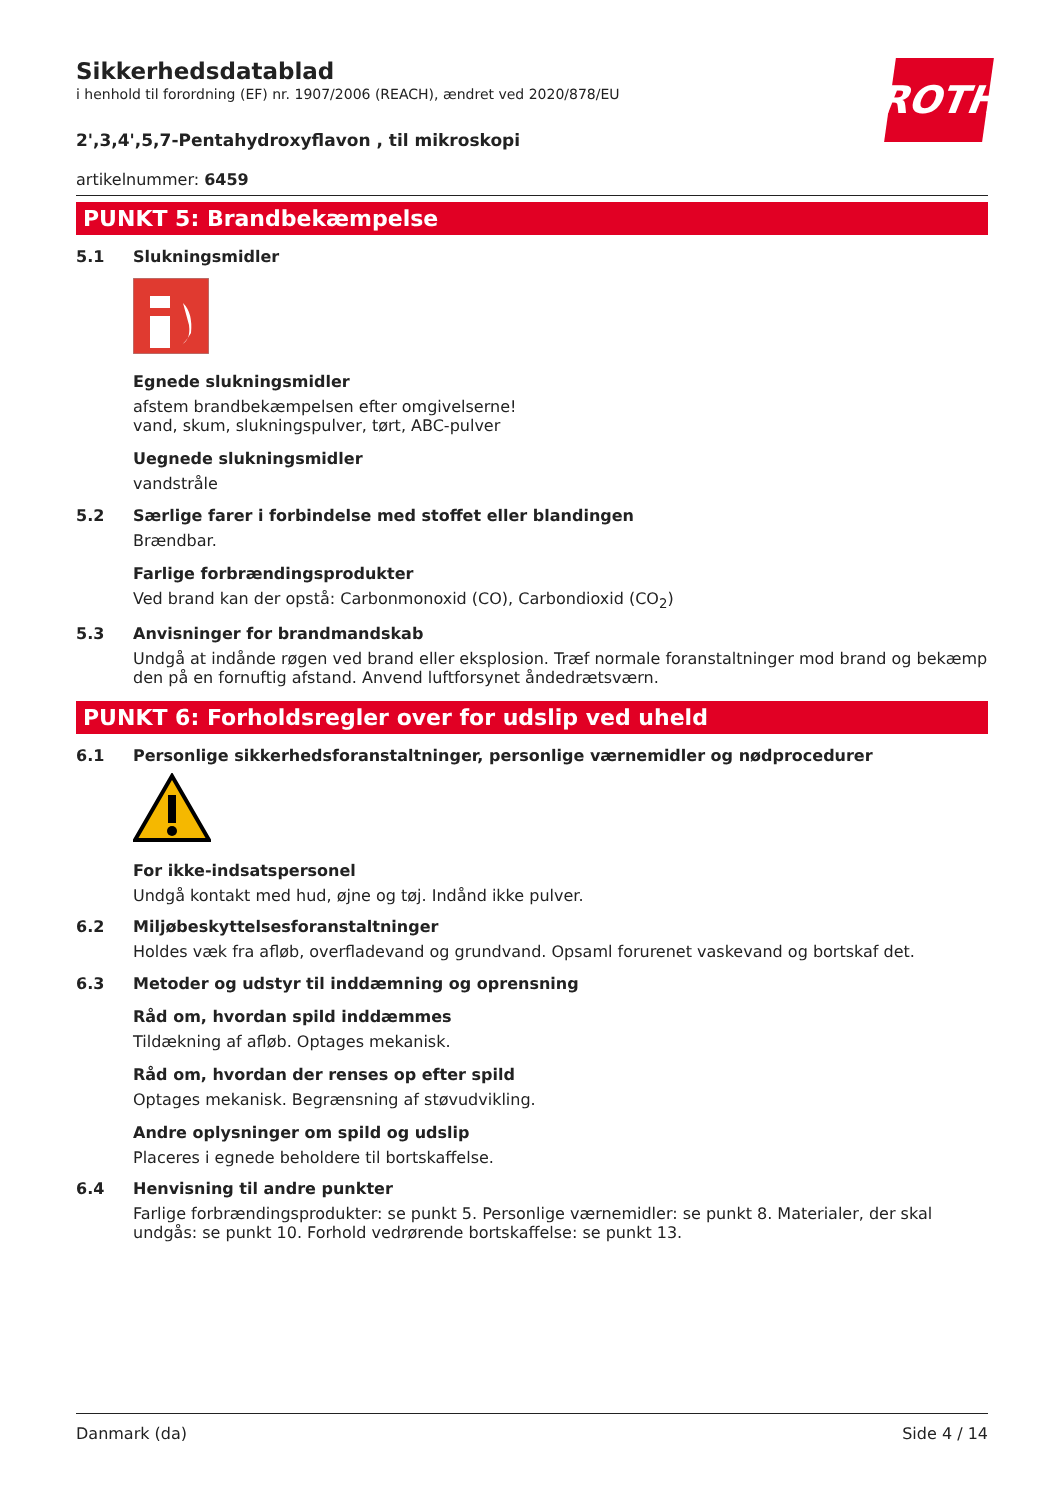ROTH
Sikkerhedsdatablad
i henhold til forordning (EF) nr. 1907/2006 (REACH), ændret ved 2020/878/EU
2',3,4',5,7-Pentahydroxyflavon , til mikroskopi
artikelnummer: 6459
PUNKT 5: Brandbekæmpelse
5.1 Slukningsmidler
Egnede slukningsmidler
afstem brandbekæmpelsen efter omgivelserne!
vand, skum, slukningspulver, tørt, ABC-pulver
Uegnede slukningsmidler
vandstråle
5.2 Særlige farer i forbindelse med stoffet eller blandingen
Brændbar.
Farlige forbrændingsprodukter
Ved brand kan der opstå: Carbonmonoxid (CO), Carbondioxid (CO<sub>2</sub>)
5.3 Anvisninger for brandmandskab
Undgå at indånde røgen ved brand eller eksplosion. Træf normale foranstaltninger mod brand og bekæmp den på en fornuftig afstand. Anvend luftforsynet åndedrætsværn.
PUNKT 6: Forholdsregler over for udslip ved uheld
6.1 Personlige sikkerhedsforanstaltninger, personlige værnemidler og nødprocedurer
For ikke-indsatspersonel
Undgå kontakt med hud, øjne og tøj. Indånd ikke pulver.
6.2 Miljøbeskyttelsesforanstaltninger
Holdes væk fra afløb, overfladevand og grundvand. Opsaml forurenet vaskevand og bortskaf det.
6.3 Metoder og udstyr til inddæmning og oprensning
Råd om, hvordan spild inddæmmes
Tildækning af afløb. Optages mekanisk.
Råd om, hvordan der renses op efter spild
Optages mekanisk. Begrænsning af støvudvikling.
Andre oplysninger om spild og udslip
Placeres i egnede beholdere til bortskaffelse.
6.4 Henvisning til andre punkter
Farlige forbrændingsprodukter: se punkt 5. Personlige værnemidler: se punkt 8. Materialer, der skal undgås: se punkt 10. Forhold vedrørende bortskaffelse: se punkt 13.
Danmark (da) Side 4 / 14